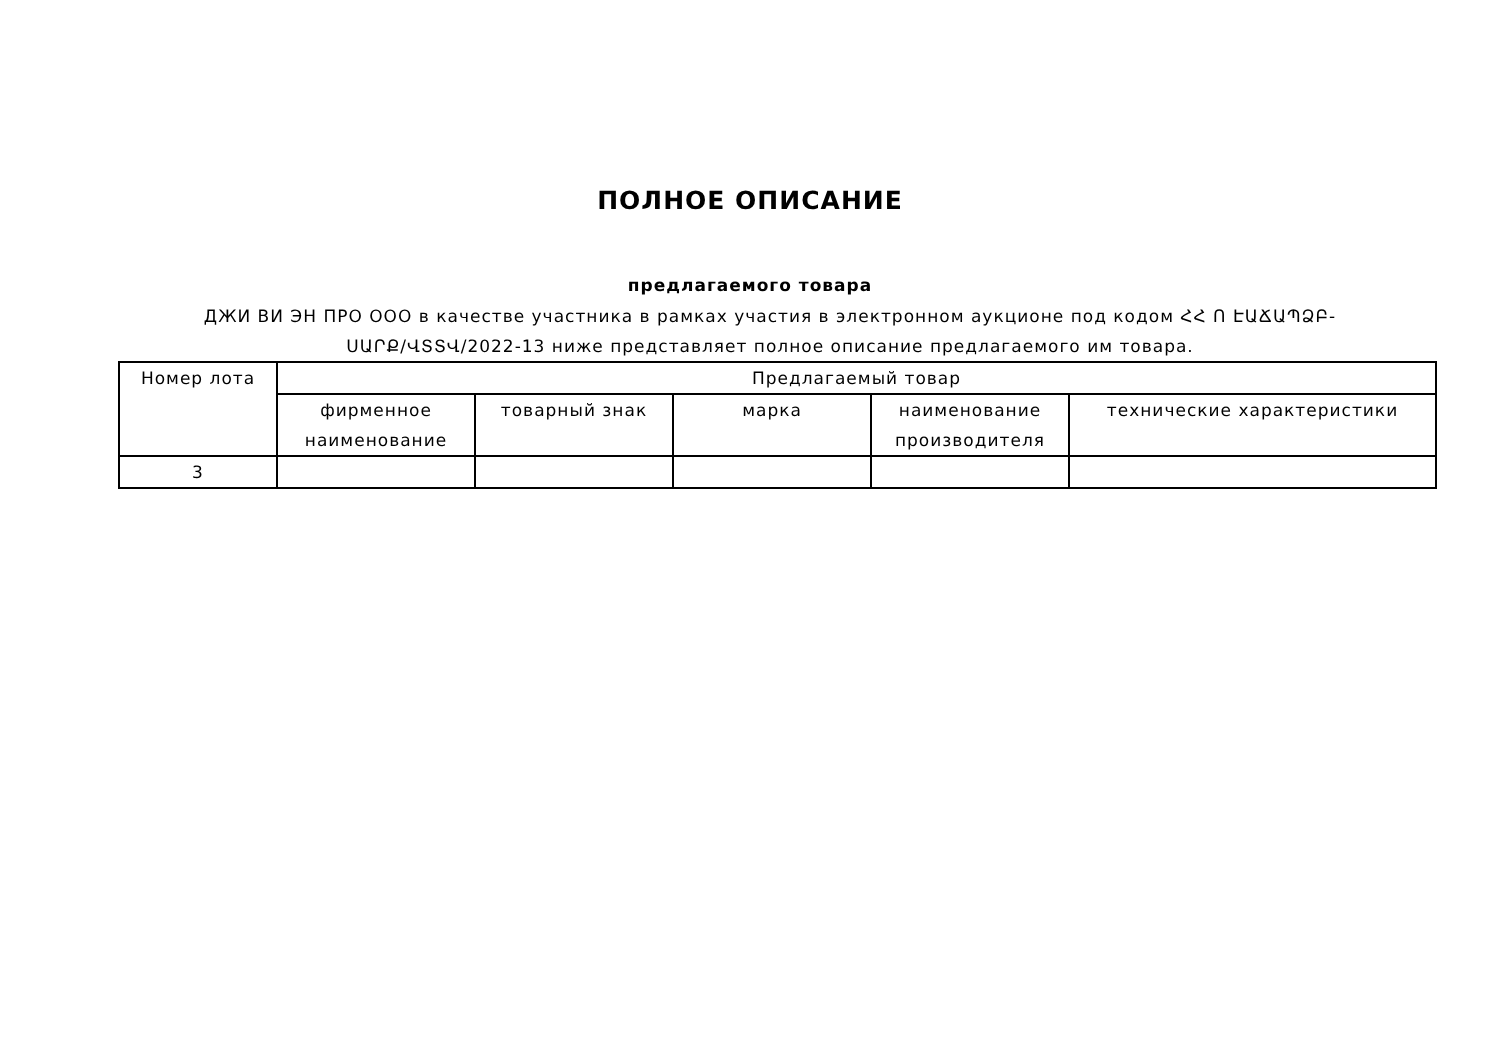ПОЛНОЕ ОПИСАНИЕ
предлагаемого товара
ДЖИ ВИ ЭН ПРО ООО в качестве участника в рамках участия в электронном аукционе под кодом ՀՀ Ո ԷԱՃԱՊՁԲ-ՍԱՐՔ/ՎՏՏՎ/2022-13 ниже представляет полное описание предлагаемого им товара.
| Номер лота | Предлагаемый товар | | | | |
| --- | --- | --- | --- | --- | --- |
| | фирменное наименование | товарный знак | марка | наименование производителя | технические характеристики |
| 3 | | | | | |